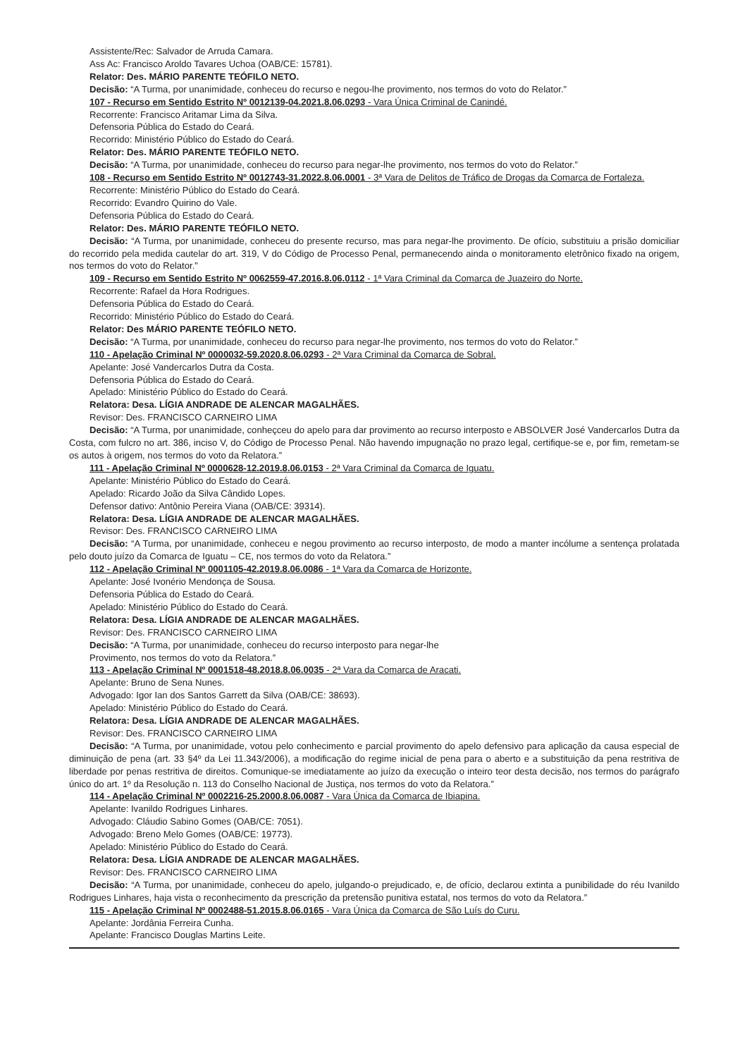Assistente/Rec: Salvador de Arruda Camara.
Ass Ac: Francisco Aroldo Tavares Uchoa (OAB/CE: 15781).
Relator: Des. MÁRIO PARENTE TEÓFILO NETO.
Decisão: “A Turma, por unanimidade, conheceu do recurso e negou-lhe provimento, nos termos do voto do Relator.”
107 - Recurso em Sentido Estrito Nº 0012139-04.2021.8.06.0293 - Vara Única Criminal de Canindé.
Recorrente: Francisco Aritamar Lima da Silva.
Defensoria Pública do Estado do Ceará.
Recorrido: Ministério Público do Estado do Ceará.
Relator: Des. MÁRIO PARENTE TEÓFILO NETO.
Decisão: “A Turma, por unanimidade, conheceu do recurso para negar-lhe provimento, nos termos do voto do Relator.”
108 - Recurso em Sentido Estrito Nº 0012743-31.2022.8.06.0001 - 3ª Vara de Delitos de Tráfico de Drogas da Comarca de Fortaleza.
Recorrente: Ministério Público do Estado do Ceará.
Recorrido: Evandro Quirino do Vale.
Defensoria Pública do Estado do Ceará.
Relator: Des. MÁRIO PARENTE TEÓFILO NETO.
Decisão: “A Turma, por unanimidade, conheceu do presente recurso, mas para negar-lhe provimento. De ofício, substituiu a prisão domiciliar do recorrido pela medida cautelar do art. 319, V do Código de Processo Penal, permanecendo ainda o monitoramento eletrônico fixado na origem, nos termos do voto do Relator.”
109 - Recurso em Sentido Estrito Nº 0062559-47.2016.8.06.0112 - 1ª Vara Criminal da Comarca de Juazeiro do Norte.
Recorrente: Rafael da Hora Rodrigues.
Defensoria Pública do Estado do Ceará.
Recorrido: Ministério Público do Estado do Ceará.
Relator: Des MÁRIO PARENTE TEÓFILO NETO.
Decisão: “A Turma, por unanimidade, conheceu do recurso para negar-lhe provimento, nos termos do voto do Relator.”
110 - Apelação Criminal Nº 0000032-59.2020.8.06.0293 - 2ª Vara Criminal da Comarca de Sobral.
Apelante: José Vandercarlos Dutra da Costa.
Defensoria Pública do Estado do Ceará.
Apelado: Ministério Público do Estado do Ceará.
Relatora: Desa. LÍGIA ANDRADE DE ALENCAR MAGALHÃES.
Revisor: Des. FRANCISCO CARNEIRO LIMA
Decisão: “A Turma, por unanimidade, conheçceu do apelo para dar provimento ao recurso interposto e ABSOLVER José Vandercarlos Dutra da Costa, com fulcro no art. 386, inciso V, do Código de Processo Penal. Não havendo impugnação no prazo legal, certifique-se e, por fim, remetam-se os autos à origem, nos termos do voto da Relatora.”
111 - Apelação Criminal Nº 0000628-12.2019.8.06.0153 - 2ª Vara Criminal da Comarca de Iguatu.
Apelante: Ministério Público do Estado do Ceará.
Apelado: Ricardo João da Silva Cândido Lopes.
Defensor dativo: Antônio Pereira Viana (OAB/CE: 39314).
Relatora: Desa. LÍGIA ANDRADE DE ALENCAR MAGALHÃES.
Revisor: Des. FRANCISCO CARNEIRO LIMA
Decisão: “A Turma, por unanimidade, conheceu e negou provimento ao recurso interposto, de modo a manter incólume a sentença prolatada pelo douto juízo da Comarca de Iguatu – CE, nos termos do voto da Relatora.”
112 - Apelação Criminal Nº 0001105-42.2019.8.06.0086 - 1ª Vara da Comarca de Horizonte.
Apelante: José Ivonério Mendonça de Sousa.
Defensoria Pública do Estado do Ceará.
Apelado: Ministério Público do Estado do Ceará.
Relatora: Desa. LÍGIA ANDRADE DE ALENCAR MAGALHÃES.
Revisor: Des. FRANCISCO CARNEIRO LIMA
Decisão: “A Turma, por unanimidade, conheceu do recurso interposto para negar-lhe
Provimento, nos termos do voto da Relatora.”
113 - Apelação Criminal Nº 0001518-48.2018.8.06.0035 - 2ª Vara da Comarca de Aracati.
Apelante: Bruno de Sena Nunes.
Advogado: Igor Ian dos Santos Garrett da Silva (OAB/CE: 38693).
Apelado: Ministério Público do Estado do Ceará.
Relatora: Desa. LÍGIA ANDRADE DE ALENCAR MAGALHÃES.
Revisor: Des. FRANCISCO CARNEIRO LIMA
Decisão: “A Turma, por unanimidade, votou pelo conhecimento e parcial provimento do apelo defensivo para aplicação da causa especial de diminuição de pena (art. 33 §4º da Lei 11.343/2006), a modificação do regime inicial de pena para o aberto e a substituição da pena restritiva de liberdade por penas restritiva de direitos. Comunique-se imediatamente ao juízo da execução o inteiro teor desta decisão, nos termos do parágrafo único do art. 1º da Resolução n. 113 do Conselho Nacional de Justiça, nos termos do voto da Relatora.”
114 - Apelação Criminal Nº 0002216-25.2000.8.06.0087 - Vara Única da Comarca de Ibiapina.
Apelante: Ivanildo Rodrigues Linhares.
Advogado: Cláudio Sabino Gomes (OAB/CE: 7051).
Advogado: Breno Melo Gomes (OAB/CE: 19773).
Apelado: Ministério Público do Estado do Ceará.
Relatora: Desa. LÍGIA ANDRADE DE ALENCAR MAGALHÃES.
Revisor: Des. FRANCISCO CARNEIRO LIMA
Decisão: “A Turma, por unanimidade, conheceu do apelo, julgando-o prejudicado, e, de ofício, declarou extinta a punibilidade do réu Ivanildo Rodrigues Linhares, haja vista o reconhecimento da prescrição da pretensão punitiva estatal, nos termos do voto da Relatora.”
115 - Apelação Criminal Nº 0002488-51.2015.8.06.0165 - Vara Única da Comarca de São Luís do Curu.
Apelante: Jordânia Ferreira Cunha.
Apelante: Francisco Douglas Martins Leite.